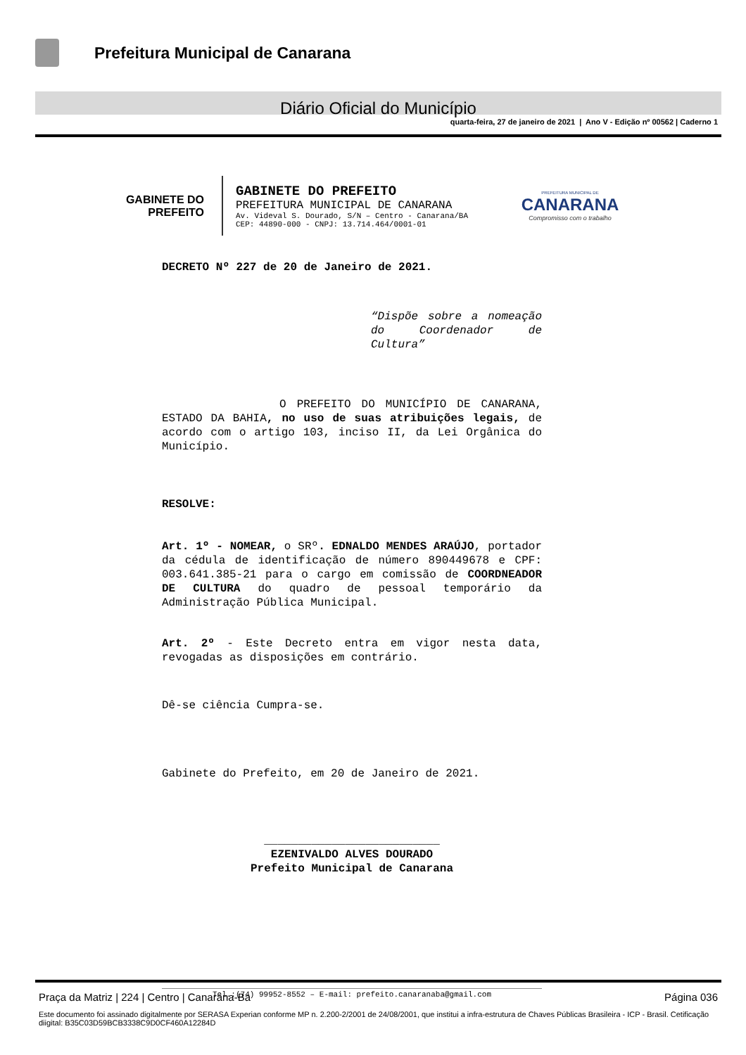Prefeitura Municipal de Canarana
Diário Oficial do Município
quarta-feira, 27 de janeiro de 2021 | Ano V - Edição nº 00562 | Caderno 1
GABINETE DO
PREFEITO
GABINETE DO PREFEITO
PREFEITURA MUNICIPAL DE CANARANA
Av. Videval S. Dourado, S/N – Centro - Canarana/BA
CEP: 44890-000 - CNPJ: 13.714.464/0001-01
PREFEITURA MUNICIPAL DE
CANARANA
Compromisso com o trabalho
DECRETO Nº 227 de 20 de Janeiro de 2021.
“Dispõe sobre a nomeação do Coordenador de Cultura”
O PREFEITO DO MUNICÍPIO DE CANARANA, ESTADO DA BAHIA, no uso de suas atribuições legais, de acordo com o artigo 103, inciso II, da Lei Orgânica do Município.
RESOLVE:
Art. 1º - NOMEAR, o SRº. EDNALDO MENDES ARAÚJO, portador da cédula de identificação de número 890449678 e CPF: 003.641.385-21 para o cargo em comissão de COORDNEADOR DE CULTURA do quadro de pessoal temporário da Administração Pública Municipal.
Art. 2º - Este Decreto entra em vigor nesta data, revogadas as disposições em contrário.
Dê-se ciência Cumpra-se.
Gabinete do Prefeito, em 20 de Janeiro de 2021.
__________________________
EZENIVALDO ALVES DOURADO
Prefeito Municipal de Canarana
Tel.:(74) 99952-8552 – E-mail: prefeito.canaranaba@gmail.com
Praça da Matriz | 224 | Centro | Canarana-Ba Página 036
Este documento foi assinado digitalmente por SERASA Experian conforme MP n. 2.200-2/2001 de 24/08/2001, que institui a infra-estrutura de Chaves Públicas Brasileira - ICP - Brasil. Cetificação diigital: B35C03D59BCB3338C9D0CF460A12284D